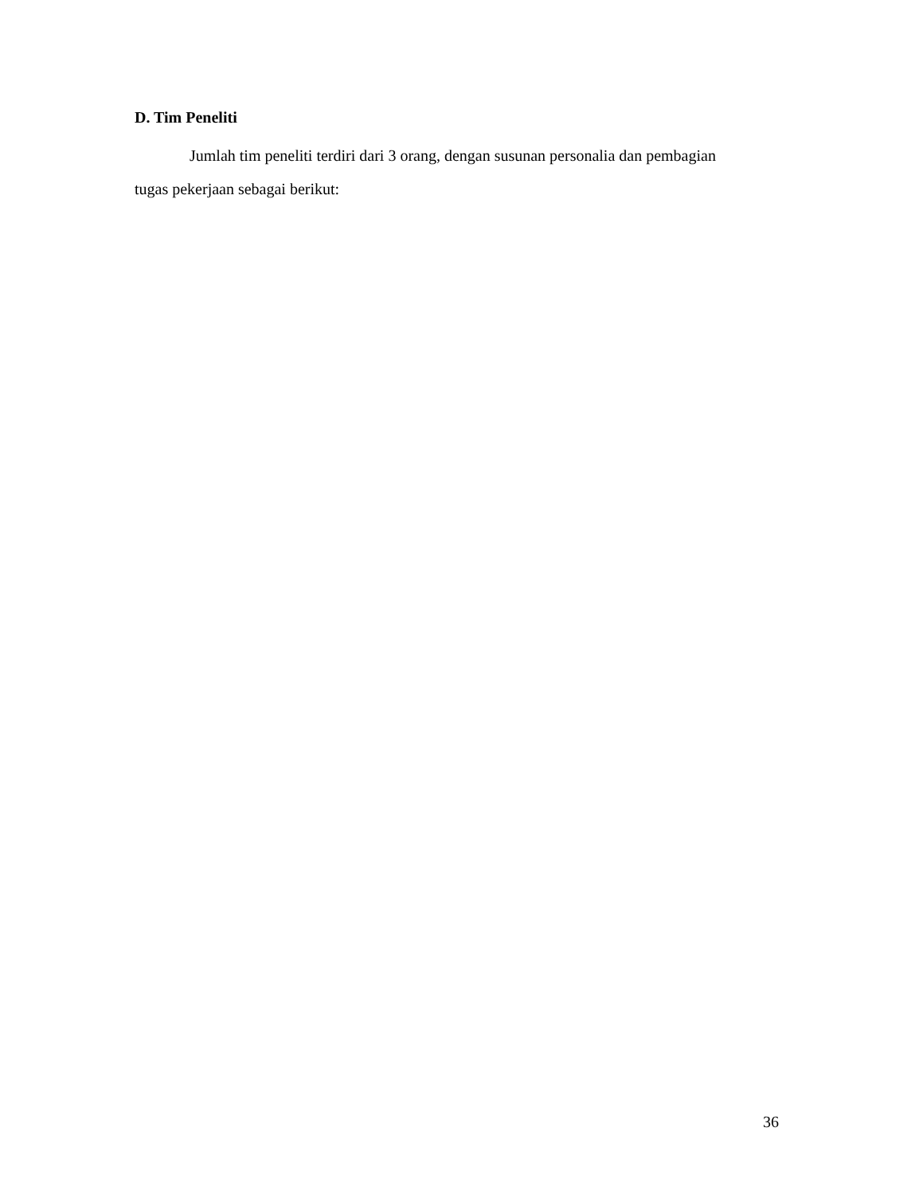D. Tim Peneliti
Jumlah tim peneliti terdiri dari 3 orang, dengan susunan personalia dan pembagian tugas pekerjaan sebagai berikut:
36